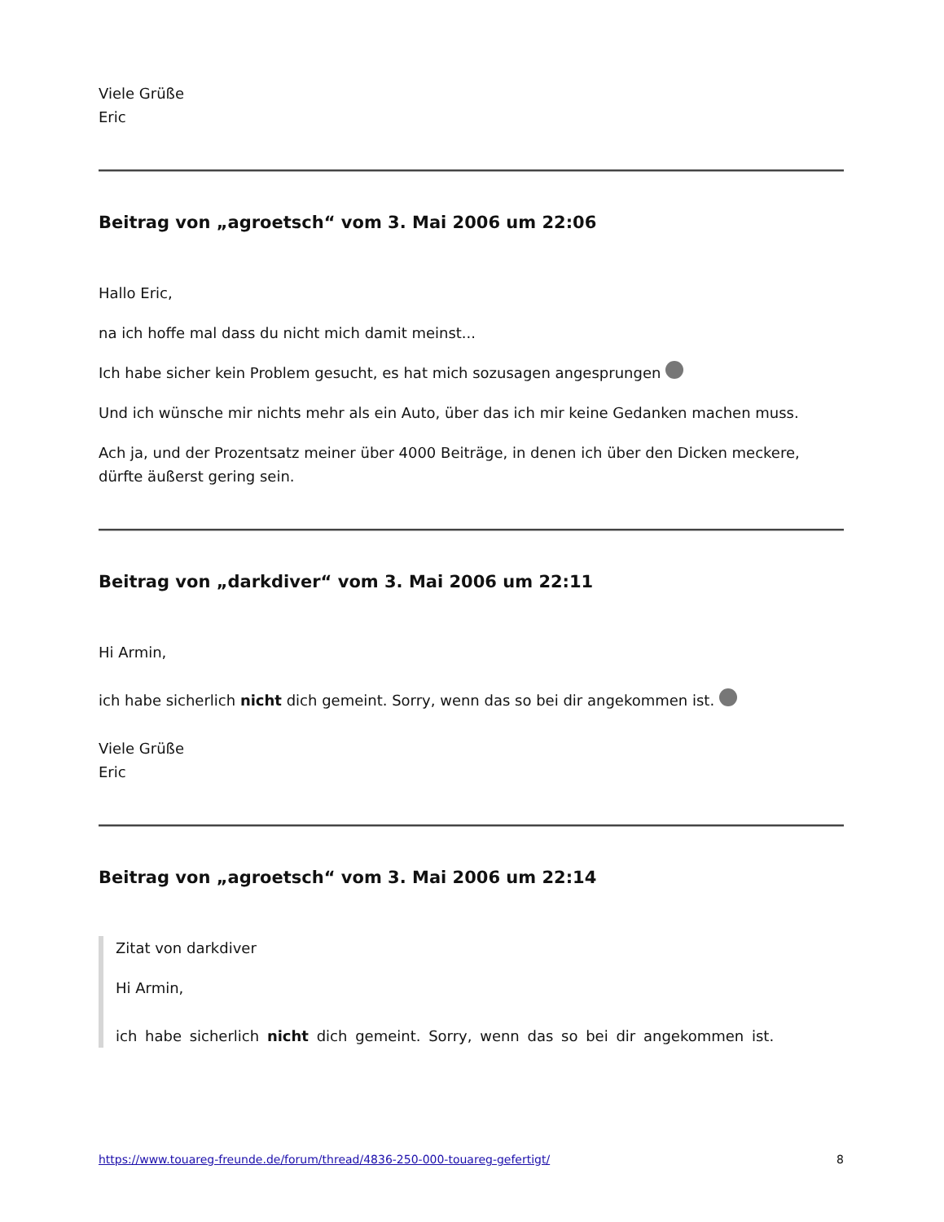Viele Grüße
Eric
Beitrag von „agroetsch“ vom 3. Mai 2006 um 22:06
Hallo Eric,
na ich hoffe mal dass du nicht mich damit meinst...
Ich habe sicher kein Problem gesucht, es hat mich sozusagen angesprungen
Und ich wünsche mir nichts mehr als ein Auto, über das ich mir keine Gedanken machen muss.
Ach ja, und der Prozentsatz meiner über 4000 Beiträge, in denen ich über den Dicken meckere, dürfte äußerst gering sein.
Beitrag von „darkdiver“ vom 3. Mai 2006 um 22:11
Hi Armin,
ich habe sicherlich nicht dich gemeint. Sorry, wenn das so bei dir angekommen ist.
Viele Grüße
Eric
Beitrag von „agroetsch“ vom 3. Mai 2006 um 22:14
Zitat von darkdiver
Hi Armin,
ich habe sicherlich nicht dich gemeint. Sorry, wenn das so bei dir angekommen ist.
https://www.touareg-freunde.de/forum/thread/4836-250-000-touareg-gefertigt/ 8